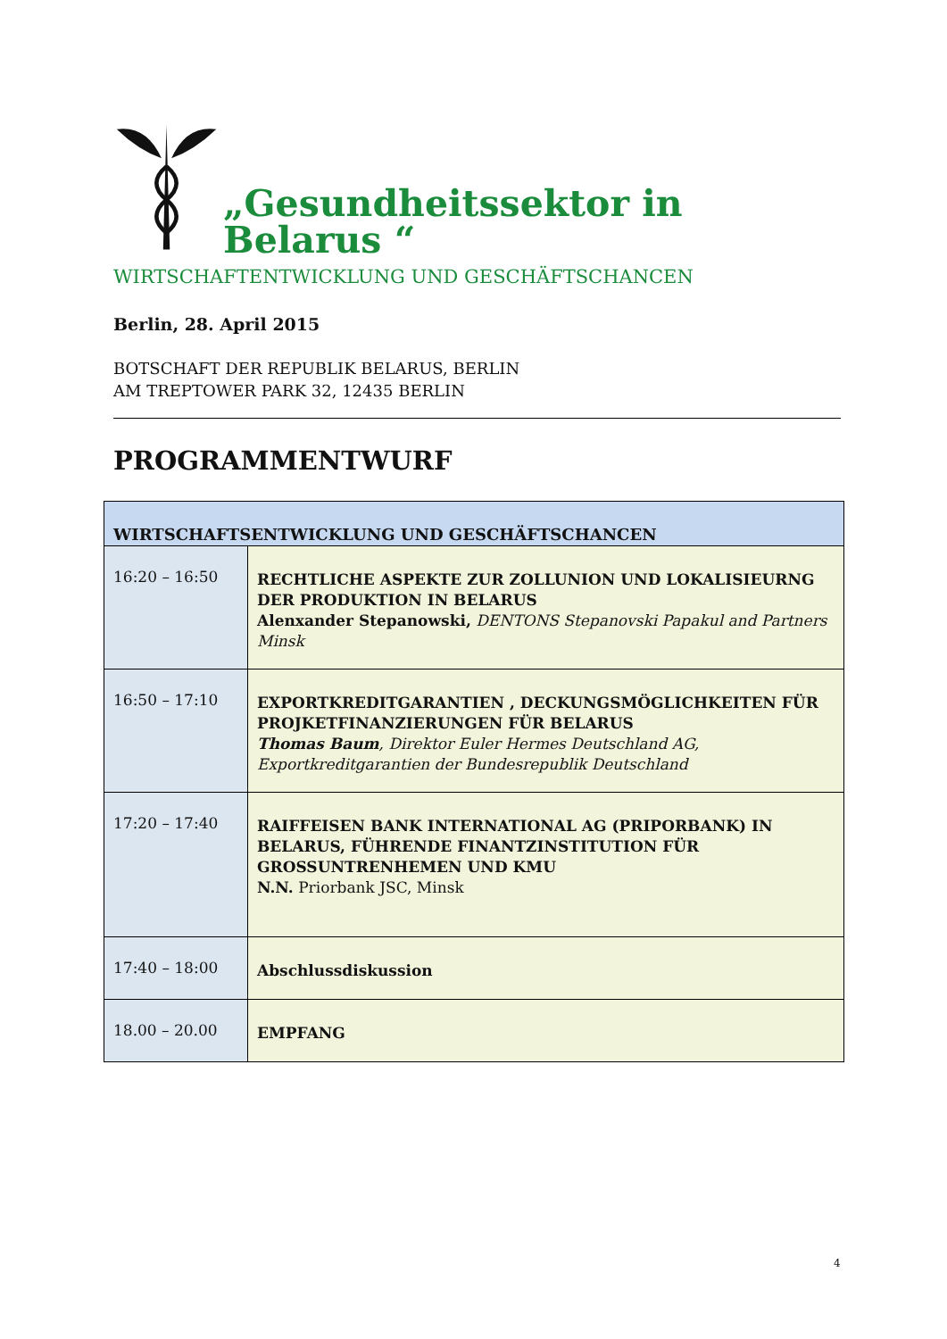„Gesundheitssektor in Belarus “
WIRTSCHAFTENTWICKLUNG UND GESCHÄFTSCHANCEN
Berlin, 28. April 2015
BOTSCHAFT DER REPUBLIK BELARUS, BERLIN
AM TREPTOWER PARK 32, 12435 BERLIN
PROGRAMMENTWURF
| WIRTSCHAFTSENTWICKLUNG UND GESCHÄFTSCHANCEN | |
| --- | --- |
| 16:20 – 16:50 | RECHTLICHE ASPEKTE ZUR ZOLLUNION UND LOKALISIEURNG DER PRODUKTION IN BELARUS Alenxander Stepanowski, DENTONS Stepanovski Papakul and Partners Minsk |
| 16:50 – 17:10 | EXPORTKREDITGARANTIEN , DECKUNGSMÖGLICHKEITEN FÜR PROJKETFINANZIERUNGEN FÜR BELARUS Thomas Baum , Direktor Euler Hermes Deutschland AG, Exportkreditgarantien der Bundesrepublik Deutschland |
| 17:20 – 17:40 | RAIFFEISEN BANK INTERNATIONAL AG (PRIPORBANK) IN BELARUS, FÜHRENDE FINANTZINSTITUTION FÜR GROSSUNTRENHEMEN UND KMU N.N. Priorbank JSC, Minsk |
| 17:40 – 18:00 | Abschlussdiskussion |
| 18.00 – 20.00 | EMPFANG |
4